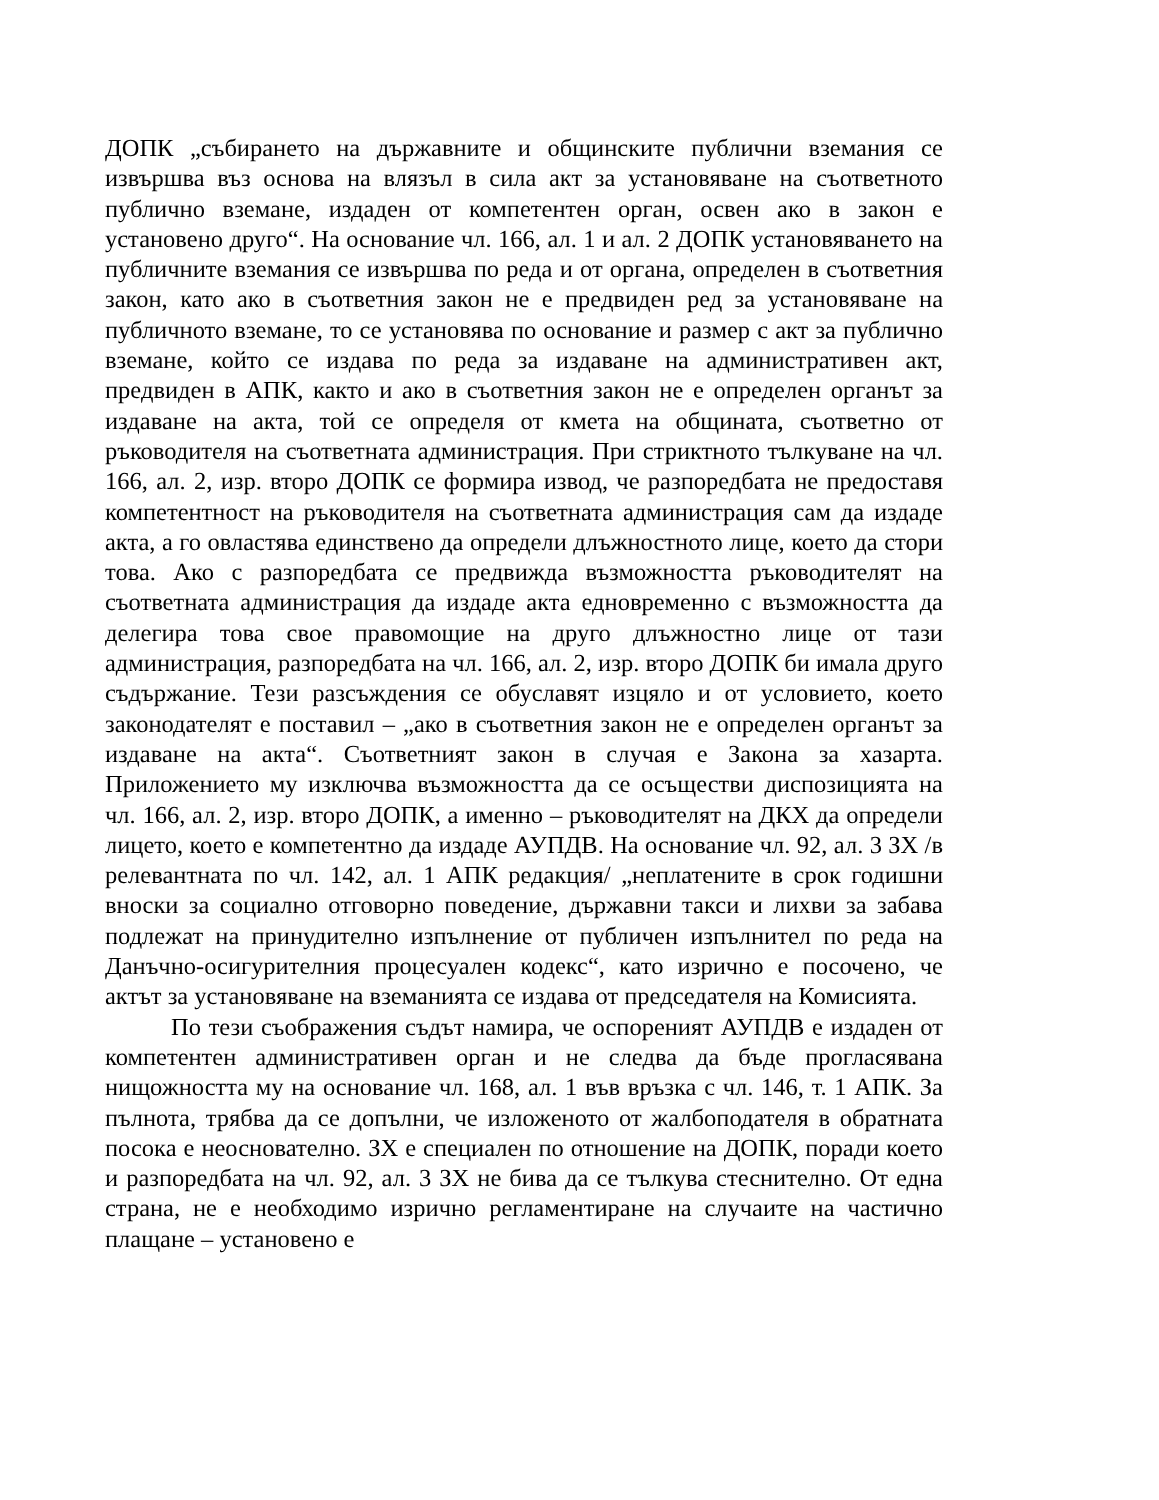ДОПК „събирането на държавните и общинските публични вземания се извършва въз основа на влязъл в сила акт за установяване на съответното публично вземане, издаден от компетентен орган, освен ако в закон е установено друго“. На основание чл. 166, ал. 1 и ал. 2 ДОПК установяването на публичните вземания се извършва по реда и от органа, определен в съответния закон, като ако в съответния закон не е предвиден ред за установяване на публичното вземане, то се установява по основание и размер с акт за публично вземане, който се издава по реда за издаване на административен акт, предвиден в АПК, както и ако в съответния закон не е определен органът за издаване на акта, той се определя от кмета на общината, съответно от ръководителя на съответната администрация. При стриктното тълкуване на чл. 166, ал. 2, изр. второ ДОПК се формира извод, че разпоредбата не предоставя компетентност на ръководителя на съответната администрация сам да издаде акта, а го овластява единствено да определи длъжностното лице, което да стори това. Ако с разпоредбата се предвижда възможността ръководителят на съответната администрация да издаде акта едновременно с възможността да делегира това свое правомощие на друго длъжностно лице от тази администрация, разпоредбата на чл. 166, ал. 2, изр. второ ДОПК би имала друго съдържание. Тези разсъждения се обуславят изцяло и от условието, което законодателят е поставил – „ако в съответния закон не е определен органът за издаване на акта“. Съответният закон в случая е Закона за хазарта. Приложението му изключва възможността да се осъществи диспозицията на чл. 166, ал. 2, изр. второ ДОПК, а именно – ръководителят на ДКХ да определи лицето, което е компетентно да издаде АУПДВ. На основание чл. 92, ал. 3 ЗХ /в релевантната по чл. 142, ал. 1 АПК редакция/ „неплатените в срок годишни вноски за социално отговорно поведение, държавни такси и лихви за забава подлежат на принудително изпълнение от публичен изпълнител по реда на Данъчно-осигурителния процесуален кодекс“, като изрично е посочено, че актът за установяване на вземанията се издава от председателя на Комисията.
По тези съображения съдът намира, че оспореният АУПДВ е издаден от компетентен административен орган и не следва да бъде прогласявана нищожността му на основание чл. 168, ал. 1 във връзка с чл. 146, т. 1 АПК. За пълнота, трябва да се допълни, че изложеното от жалбоподателя в обратната посока е неоснователно. ЗХ е специален по отношение на ДОПК, поради което и разпоредбата на чл. 92, ал. 3 ЗХ не бива да се тълкува стеснително. От една страна, не е необходимо изрично регламентиране на случаите на частично плащане – установено е